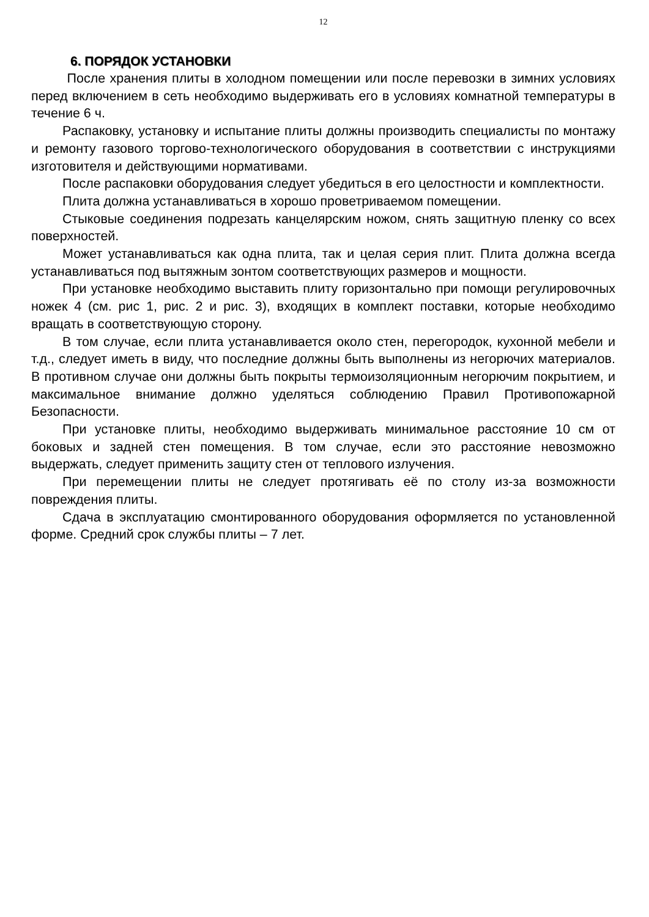12
6. ПОРЯДОК УСТАНОВКИ
После хранения плиты в холодном помещении или после перевозки в зимних условиях перед включением в сеть необходимо выдерживать его в условиях комнатной температуры в течение 6 ч.
Распаковку, установку и испытание плиты должны производить специалисты по монтажу и ремонту газового торгово-технологического оборудования в соответствии с инструкциями изготовителя и действующими нормативами.
После распаковки оборудования следует убедиться в его целостности и комплектности.
Плита должна устанавливаться в хорошо проветриваемом помещении.
Стыковые соединения подрезать канцелярским ножом, снять защитную пленку со всех поверхностей.
Может устанавливаться как одна плита, так и целая серия плит. Плита должна всегда устанавливаться под вытяжным зонтом соответствующих размеров и мощности.
При установке необходимо выставить плиту горизонтально при помощи регулировочных ножек 4 (см. рис 1, рис. 2 и рис. 3), входящих в комплект поставки, которые необходимо вращать в соответствующую сторону.
В том случае, если плита устанавливается около стен, перегородок, кухонной мебели и т.д., следует иметь в виду, что последние должны быть выполнены из негорючих материалов. В противном случае они должны быть покрыты термоизоляционным негорючим покрытием, и максимальное внимание должно уделяться соблюдению Правил Противопожарной Безопасности.
При установке плиты, необходимо выдерживать минимальное расстояние 10 см от боковых и задней стен помещения. В том случае, если это расстояние невозможно выдержать, следует применить защиту стен от теплового излучения.
При перемещении плиты не следует протягивать её по столу из-за возможности повреждения плиты.
Сдача в эксплуатацию смонтированного оборудования оформляется по установленной форме. Средний срок службы плиты – 7 лет.